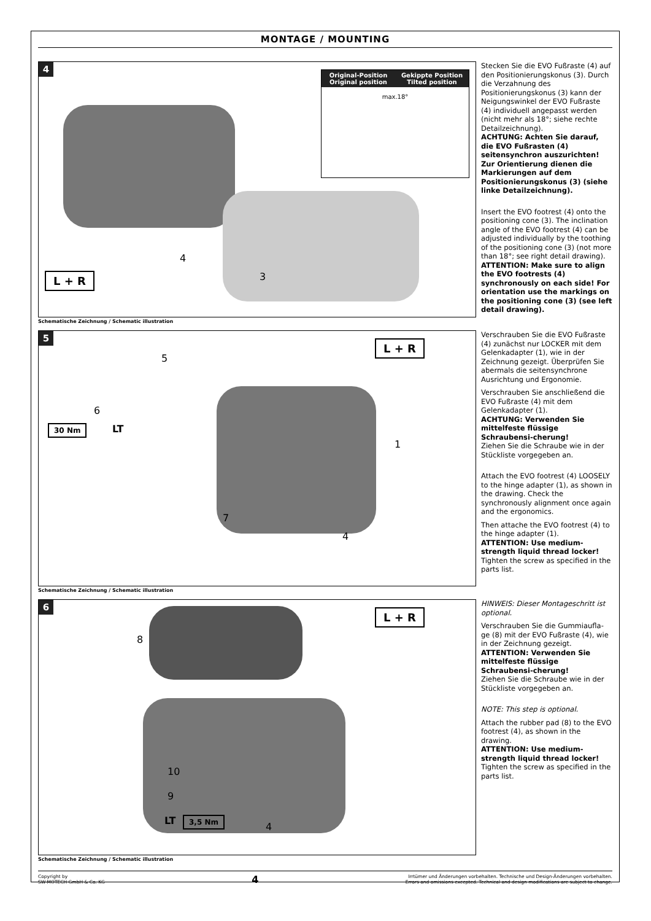MONTAGE / MOUNTING
4
Original-Position
Original position
Gekippte Position
Tilted position
max.18°
L + R
4
3
Schematische Zeichnung / Schematic illustration
Stecken Sie die EVO Fußraste (4) auf den Positionierungskonus (3). Durch die Verzahnung des Positionierungskonus (3) kann der Neigungswinkel der EVO Fußraste (4) individuell angepasst werden (nicht mehr als 18°; siehe rechte Detailzeichnung).
ACHTUNG: Achten Sie darauf, die EVO Fußrasten (4) seitensynchron auszurichten! Zur Orientierung dienen die Markierungen auf dem Positionierungskonus (3) (siehe linke Detailzeichnung).
Insert the EVO footrest (4) onto the positioning cone (3). The inclination angle of the EVO footrest (4) can be adjusted individually by the toothing of the positioning cone (3) (not more than 18°; see right detail drawing).
ATTENTION: Make sure to align the EVO footrests (4) synchronously on each side! For orientation use the markings on the positioning cone (3) (see left detail drawing).
5
30 Nm LT
L + R
5
6
1
7
4
Schematische Zeichnung / Schematic illustration
Verschrauben Sie die EVO Fußraste (4) zunächst nur LOCKER mit dem Gelenkadapter (1), wie in der Zeichnung gezeigt. Überprüfen Sie abermals die seitensynchrone Ausrichtung und Ergonomie.
Verschrauben Sie anschließend die EVO Fußraste (4) mit dem Gelenkadapter (1).
ACHTUNG: Verwenden Sie mittelfeste flüssige Schraubensi-cherung!
Ziehen Sie die Schraube wie in der Stückliste vorgegeben an.
Attach the EVO footrest (4) LOOSELY to the hinge adapter (1), as shown in the drawing. Check the synchronously alignment once again and the ergonomics.
Then attache the EVO footrest (4) to the hinge adapter (1).
ATTENTION: Use medium-strength liquid thread locker!
Tighten the screw as specified in the parts list.
6
L + R
3,5 Nm
LT
8
10
9
4
Schematische Zeichnung / Schematic illustration
HINWEIS: Dieser Montageschritt ist optional.
Verschrauben Sie die Gummiaufla-ge (8) mit der EVO Fußraste (4), wie in der Zeichnung gezeigt.
ATTENTION: Verwenden Sie mittelfeste flüssige Schraubensi-cherung!
Ziehen Sie die Schraube wie in der Stückliste vorgegeben an.
NOTE: This step is optional.
Attach the rubber pad (8) to the EVO footrest (4), as shown in the drawing.
ATTENTION: Use medium-strength liquid thread locker!
Tighten the screw as specified in the parts list.
Copyright by
SW-MOTECH GmbH & Co. KG
4
Irrtümer und Änderungen vorbehalten. Technische und Design-Änderungen vorbehalten.
Errors and omissions excepted. Technical and design modifications are subject to change.